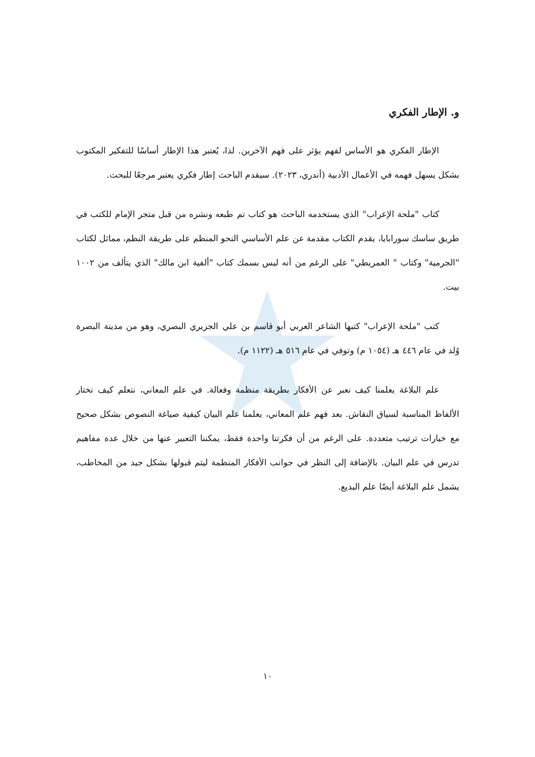و. الإطار الفكري
الإطار الفكري هو الأساس لفهم يؤثر على فهم الآخرين. لذا، يُعتبر هذا الإطار أساسًا للتفكير المكتوب بشكل يسهل فهمه في الأعمال الأدبية (أندري، ٢٠٢٣). سيقدم الباحث إطار فكري يعتبر مرجعًا للبحث.
كتاب "ملحة الإعراب" الذي يستخدمه الباحث هو كتاب تم طبعه ونشره من قبل متجر الإمام للكتب في طريق ساسك سورابايا، يقدم الكتاب مقدمة عن علم الأساسي النحو المنظم على طريقة النظم، مماثل لكتاب "الجرمية" وكتاب " العمريطي" على الرغم من أنه ليس بسمك كتاب "ألفية ابن مالك" الذي يتألف من ١٠٠٢ بيت.
كتب "ملحة الإعراب" كتبها الشاعر العربي أبو قاسم بن علي الجزيري البصري، وهو من مدينة البصرة وُلد في عام ٤٤٦ هـ (١٠٥٤ م) وتوفي في عام ٥١٦ هـ (١١٢٢ م).
علم البلاغة يعلمنا كيف نعبر عن الأفكار بطريقة منظمة وفعالة. في علم المعاني، نتعلم كيف نختار الألفاظ المناسبة لسياق النقاش. بعد فهم علم المعاني، يعلمنا علم البيان كيفية صياغة النصوص بشكل صحيح مع خيارات ترتيب متعددة. على الرغم من أن فكرتنا واحدة فقط، يمكننا التعبير عنها من خلال عدة مفاهيم تدرس في علم البيان. بالإضافة إلى النظر في جوانب الأفكار المنظمة ليتم قبولها بشكل جيد من المخاطب، يشمل علم البلاغة أيضًا علم البديع.
١٠